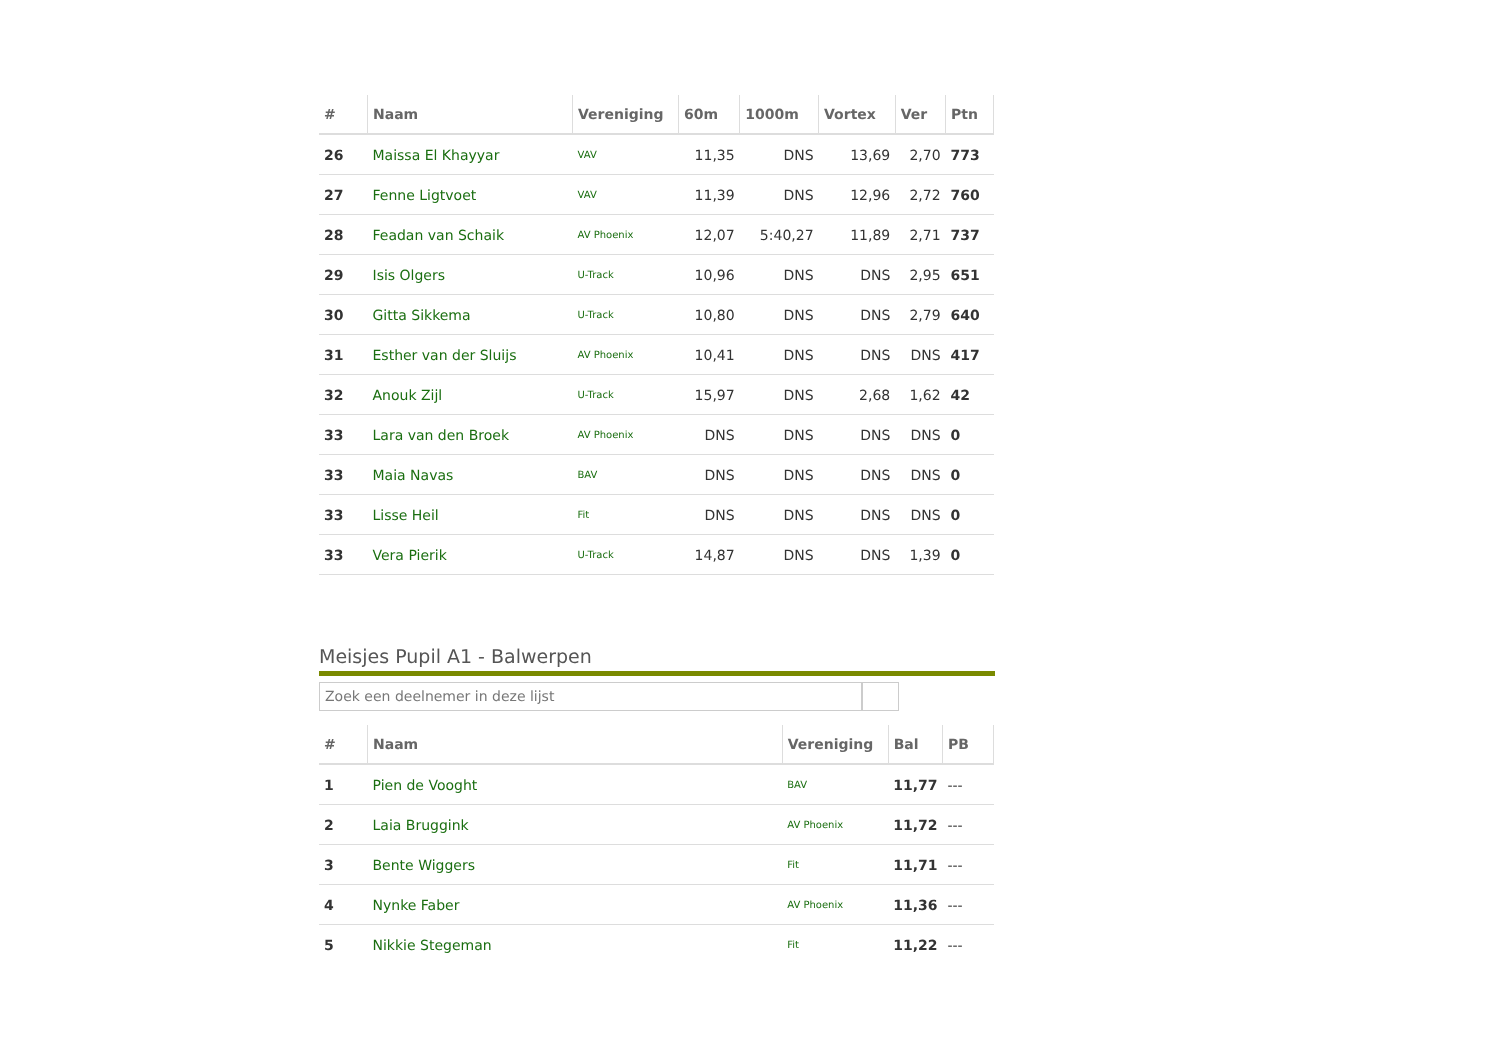| # | Naam | Vereniging | 60m | 1000m | Vortex | Ver | Ptn |
| --- | --- | --- | --- | --- | --- | --- | --- |
| 26 | Maissa El Khayyar | VAV | 11,35 | DNS | 13,69 | 2,70 | 773 |
| 27 | Fenne Ligtvoet | VAV | 11,39 | DNS | 12,96 | 2,72 | 760 |
| 28 | Feadan van Schaik | AV Phoenix | 12,07 | 5:40,27 | 11,89 | 2,71 | 737 |
| 29 | Isis Olgers | U-Track | 10,96 | DNS | DNS | 2,95 | 651 |
| 30 | Gitta Sikkema | U-Track | 10,80 | DNS | DNS | 2,79 | 640 |
| 31 | Esther van der Sluijs | AV Phoenix | 10,41 | DNS | DNS | DNS | 417 |
| 32 | Anouk Zijl | U-Track | 15,97 | DNS | 2,68 | 1,62 | 42 |
| 33 | Lara van den Broek | AV Phoenix | DNS | DNS | DNS | DNS | 0 |
| 33 | Maia Navas | BAV | DNS | DNS | DNS | DNS | 0 |
| 33 | Lisse Heil | Fit | DNS | DNS | DNS | DNS | 0 |
| 33 | Vera Pierik | U-Track | 14,87 | DNS | DNS | 1,39 | 0 |
Meisjes Pupil A1 - Balwerpen
Zoek een deelnemer in deze lijst
| # | Naam | Vereniging | Bal | PB |
| --- | --- | --- | --- | --- |
| 1 | Pien de Vooght | BAV | 11,77 | --- |
| 2 | Laia Bruggink | AV Phoenix | 11,72 | --- |
| 3 | Bente Wiggers | Fit | 11,71 | --- |
| 4 | Nynke Faber | AV Phoenix | 11,36 | --- |
| 5 | Nikkie Stegeman | Fit | 11,22 | --- |